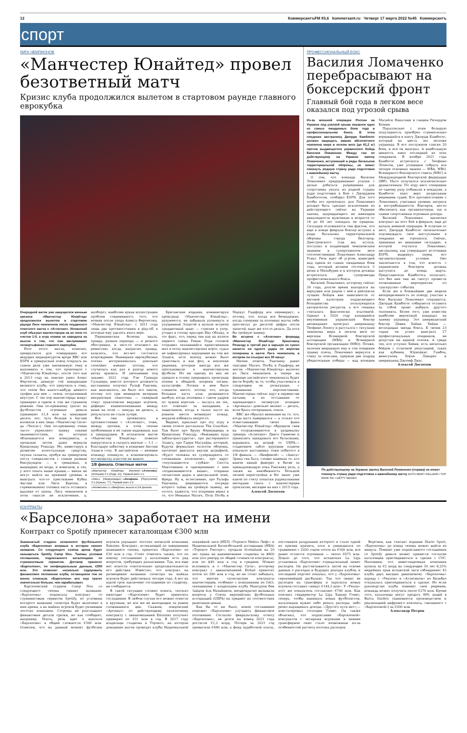12 КоммерсантъFM 93,6 kommersant.ru Четверг 17 марта 2022 №45 Коммерсантъ
спорт
ЛИГА ЧЕМПИОНОВ
«Манчестер Юнайтед» провел безответный матч
Кризис клуба продолжился вылетом в стартовом раунде главного еврокубка
Очередной виток уже кажущегося вечным кризиса «Манчестер Юнайтед» продолжился вылетом в стартовом раунде Лиги чемпионов после неудачного ответного матча с «Атлетико». Испанский клуб обыграл манчестерцев на их поле со счетом 1:0, а игра хозяев не наводила на мысли о том, что они заслуживают четвертьфинал главного еврокубка.
Итог этого матча, конечно, превратился для освещавших его ведущих медиаресурсов вроде BBC или ESPN в прекрасный повод оседлать на самом деле уже заезженную тему и напомнить о том, что произошло с «Манчестер Юнайтед», после того как в 2013 году на пенсию ушел Алекс Фергюсон, демиург той инкарнации великого клуба, что приучила к тому, что сезон без какого-нибудь ценного трофея для нее — сезон, потраченный впустую. С тех пор манчестерцы живут примерно в одном и том же странном режиме. Они по-прежнему тратят на футболистов огромные деньги (примерно £1,4 млн за минувшие десять лет, чуть больше в Англии вложили в них лишь «Манчестер Сити» да «Челси»). Они по-прежнему очень часто укрепляют заявку такими знаменитостями, на которых облизываются все конкуренты, а прошлым летом даже вернули Криштиану Роналду. Но, инвестируя в развитие колоссальные средства, скупая таланты, пробуя на тренерском посту специалистов с самым разным бэкграундом — и трендовых, и вышедших из моды, и новичков, и тех, у кого опыта выше крыши,— никак не могут выйти на прежний уровень и выиграть что-то престижнее Кубка Англии или Лиги Европы, в соревнованиях топовых часть оставаясь вдалеке от приза. Лига чемпионов в этом смысле не исключение, а, наоборот, наиболее яркая иллюстрация проблем современного, того, что возник после ухода Алекса Фергюсона, «Манчестер Юнайтед»: с 2011 года лишь два противостояния в play-off, в которых ему удалось взять верх.
Перманентная болезнь знала, правда, разные периоды — и резкого обострения, и чего-то похожего на ремиссию, когда, напрасно, правда, казалось, что вот-вот состоится возрождение. Нынешняя еврокубковая осечка воспринималась довольно спокойно именно потому, что случилась как раз в разгар нового витка кризиса. И увольнение под занавес 2021 года Уле Гуннара Сульшера, вместо которого должность наставника получил Ральф Рангник, как выяснилось, не было его пиком, потому что при немецком ветеране неприятные симптомы — скверный тонус практически ведущих игроков, дефицит взаимопонимания между ними на поле — никуда не делись, а результаты не стали лучше.
Все они проявились в противостоянии с «Атлетико», тоже, между прочим, в этом сезоне проблемным и не таким надежным, как в предыдущем. В испанском матче «Манчестер Юнайтед» повезло выкрутиться и сыграть вничью — 1:1 — благодаря забитому в концовке Антони Эланги голу. В английском — везение команду покинуло, а компенсировать его нехватку классом не вышло.
| 1/8 финала. Ответные матчи |
| «Манчестер Юнайтед» (Англия)— «Атлетико» (Испания) 0:1 (Лоди, 41). Первый матч 1:1. |
| «Аякс» (Нидерланды)— «Бенфика» (Португалия) 0:1 (Нуньес, 77). Первый матч 2:2. |
| «Атлетико» и «Бенфика» вышли в 1/4 финала. |
Британские издания, комментируя проигрыш «Манчестер Юнайтед», разумеется, не забывали упомянуть и упущенный Элангой в начале встречи грандиозный шанс — стреляя в упор, угодил в голову вратарю Яну Облаку, и тот факт, что, перед тем как на излете первого тайма Ренан Лоди головой отправил оказавшийся единственным мяч в сетку манчестерских ворот, судья не зафиксировал нарушение на том же Эланге, хотя эпизод можно было трактовать и как фол, и неплохие решения, которые иногда все же проскакивали в манчестерском футболе. Но ни одному из них не пришло в голову приравнять проигрыш хозяев к обидной, вопреки логике, катастрофе. Логики в нем было слишком много, потому что, когда большая часть атак развивается наобум, когда половина с гаком ударов по чужим воротам — заслуга не тех, кто отвечает за нападение, а защитников, когда в тылах часто на ровном месте возникает пожар, неудачи избежать непросто.
Видимо, идеально про эту игру в своем отчете рассказала The Guardian. Там было про Бруну Фернандеша и Криштиану Роналду, «бежавших куда заблагорассудится», про растерянного Элангу, про Гарри Магуайра, который, будучи формально оплотом обороны, хаотично двигался внутри штрафной, «будто тележка из супермаркета со сломанным колесиком», про вдруг «опускавшегося глубже» Скотта Мактоминея и одновременно с ним «поднимавшегося выше», создавая гигантские дыры в центральной зоне, Фреда. Ну и, естественно, про Ральфа Рангника, решившегося посреди второго тайма на тройную замену, не оттого, кажется, что искренне верил в то, что Неманья Матич, Поль Погба и Маркус Рашфорд все перевернут, а потому, что, когда все безнадежно, когда соперник за половину матча тебя просчитал до десятой цифры после запятой, надо же что-то делать. Да хотя бы тройную замену.
Во встрече с «Атлетико» форвард «Манчестер Юнайтед» Криштиану Роналду в третий раз в карьере не сумел нанести ни одного удара по воротам соперника в матче Лиги чемпионов, в котором он отыграл все 90 минут
Ничем помочь Рангнику давно скисшие Матич, Погба и Рашфорд не могли. «Манчестер Юнайтед» вылетел из Лиги чемпионов и теперь на финише английского чемпионата будет вести борьбу за то, чтобы участвовать в следующем ее розыгрыше, с туманными перспективами. Манчестерцы сейчас идут в первенстве пятыми, и их отставание от занимающего четвертую позицию «Арсенала» довольно велико — десять, если брать потерянные, очков.
BBC же обратил внимание на то, что, когда матч завершился — а только что освистывавшие своих фаны «Манчестер Юнайтед» обрушили гнев на отправлявшегося в раздевалку тренера «Атлетико» Диего Симеоне и принялись закидывать его бутылками, нарываясь на штраф от UEFA,— стадионное табло крупным планом показало наставника тоже побитого в 1/8 финала — «Бенфикой» — «Аякса» Эрика тен Хага, словно намекая то, кто нынче явный фаворит в битве за принадлежащую пока Рангнику роль, а также на неизбежность большой летней перестройки и бог знает уже какой по счету попытки радикальными методами снять с манчестерцев проклятие, висящее на них с 2013 года.
Алексей Доспехов
ПРОФЕССИОНАЛЬНЫЙ БОКС
Василия Ломаченко перебрасывают на боксерский фронт
Главный бой года в легком весе оказался под угрозой срыва
Из-за военной операции России на Украине под угрозой срыва оказался один из самых ожидаемых боев года в профессиональном боксе. В этом поединке австралиец Джордж Камбосос должен защищать звание абсолютного чемпиона мира в легком весе (до 61,2 кг) против выдающегося украинского бойца Василия Ломаченко. Между тем по действующему на Украине закону Ломаченко, вступивший в ряды батальона территориальной обороны, не может покинуть родную страну ради подготовки к важнейшему матчу.
О том, что команда Василия Ломаченко предпринимает усилия с целью добиться разрешения для спортсмена уехать из родной страны ради подготовки к бою с Джорджем Камбососом, сообщил ESPN. Для того чтобы это произошло, для Ломаченко должно быть сделано исключение из действующего сейчас на Украине закона, запрещающего не имеющим инвалидности мужчинам в возрасте от 18 до 60 лет покидать ее пределы. Ситуация осложняется тем фактом, что еще в конце февраля боксер вступил в ряды батальона территориальной обороны города Белгород-Днестровского (так же, кстати, поступил и владеющий чемпионским званием в супертяжелом весе соотечественник Ломаченко Александр Усик). Речь идет об угрозе, нависшей над одним из самых ожидаемых боев года, который должен состояться 5 июня в Мельбурне и в котором должны встретиться две суперзвезды профессионального бокса.
Василий Ломаченко, которому сейчас 34 года, долгое время находился на верхушке или рядом с ней в рейтингах лучших бойцов вне зависимости от весовой категории подавляющего большинства пользующихся авторитетом ресурсов, а его техника считалась фактически эталонной. Однако в 2020 году казавшийся неуязвимым украинский боксер неожиданно проиграл американцу Теофимо Лопесу и расстался с титулами чемпиона мира в легком весе по версиям Всемирной боксерской ассоциации (WBA) и Всемирной боксерской организации (WBO). Позже, залечив мешавшую ему в том поединке травму плеча, Ломаченко вернулся в гонку за поясами, одержав две подряд убедительные победы — над японцем Масаёси Накатами и ганцем Ричардом Комми.
Параллельно с этим большую популярность приобрел стремительно ворвавшийся в элиту Джордж Камбосос, который на шесть лет моложе украинца. В его послужном списке 20 боев, и все он выиграл. А наибольшую ценность имел последний из этих поединков. В ноябре 2021 года Камбосос встретился с Теофимо Лопесом, уже успевшим собрать все четыре основных звания — WBA, WBO, Всемирного боксерского совета (WBC) и Международной боксерской федерации (IBF). Матч получился исключительно драматичным. По ходу него соперники по одному разу побывали в нокдауне, а Камбосос взял верх раздельным решением судей. Его противостояние с Ломаченко, учитывая уровень интриги и востребованности боксеров, могло обеспечить как организаторам, так и самим спортсменам огромные доходы.
Василий Ломаченко заключил контракт на этот бой в феврале, еще до начала военной операции. В отличие от него, Джордж Камбосос окончательно подтверждать свое выступление в поединке не торопился. Сейчас, принимая во внимание ситуацию, в которой очутился Ломаченко, австралиец, как утверждают источники ESPN, выдвинул перед его организаторами условие. Оно заключается в том, что ясность с украинским боксером должна наступить до конца марта. Представители Камбососа полагают, что без нее они не смогут провести полноценные мероприятия по «раскрутке» события.
Если же в ближайшие две недели неопределенность по поводу участия в бою Василия Ломаченко сохранится, Джордж Камбосос собирается оставить за собой право выбрать другого оппонента. Более того, уже известен наиболее вероятный кандидат на замену украинцу. Это американский боксер Девин Хейни. Хейни — восходящая звезда бокса. К своим 23 годам он успел выиграть 27 профессиональных поединков, не допустив ни единой осечки. А среди тех, кто уступил Хейни, есть несколько бойцов с отличной репутацией, таких как кубинец Юриоркис Гамбоа, венесуэлец Хорхе Линарес и американец Джозеф Диас.
Алексей Доспехов
По действующему на Украине закону Василий Ломаченко (справа) не может покинуть страну ради подготовки к важнейшему матчу ФОТО MIKEY WILLIAMS / TOP RANK INC / GETTY IMAGES
КОНТРАКТЫ
«Барселона» заработает на имени
Контракт со Spotify принесет каталонцам €300 млн
Знаменитый стадион испанского футбольного клуба «Барселона» впервые в истории сменит название. Со следующего сезона арена будет называться Spotify Camp Nou. Таковы условия соглашения, подписанного каталонцами со стриминговым сервисом. Договор принесет «Барселоне», по неофициальным данным, €300 млн. Это позволит несколько оздоровить финансовое положение клуба, остающееся тем не менее сложным. «Барселона» все еще тратит значительно больше, чем зарабатывает.
Барселонский стадион Camp Nou со следующего сезона сменит название. «Барселона» подписала контракт со стриминговым сервисом Spotify, по условиям которого название спонсора будет включено в имя арены, а на майках игроков будет размещен логотип компании. Стороны не разглашают финансовые детали сделки, но как сообщает, например, Marca, речь идет о выплате «Барселоне» в общей сложности €300 млн. Отметим, что на данный момент футболки игроков украшает логотип японской компании Rakuten. Контракт, истекающий по завершении нынешнего сезона, приносил «Барселоне» по €30 млн в год. Стоит отметить также, что по новому соглашению у каталонцев есть ряд вопросов, требующих разъяснения. Так, все еще нет ясности относительно продолжительности его действия. Известно, что контракт на размещение названия спонсора на майках игроков будет действовать четыре года. А вот на какой срок заключено соглашение по стадиону, не сообщается.
В такой ситуации сложно понять, сколько ежегодно «Барселоне» будет приносить соглашение. В любом случае его можно отнести к крупным, но все же не выходящим за рамки сложившихся цен. Скажем, лондонский «Арсенал» по действующему пятилетнему контракту с авиакомпанией Emirates получает примерно по £51 млн в год. В 2017 году владельцы стадиона в Торонто, на котором домашние матчи проводят клубы Национальной хоккейной лиги (НХЛ) «Торонто Мейпл Лифс» и Национальной баскетбольной ассоциации (НБА) «Торонто Рэпторс», продали Scotiabank на 20 лет права на наименование стадиона за $800 млн (это рекорд по общей стоимости контракта), или по $40 млн в год в среднем. Можно вспомнить и о «Манчестер Сити», которому контракт с авиакомпанией Etihad приносит почти по £80 млн в год, но не стоит забывать, что многие спонсорские контракты манчестерцев, особенно с компаниями из ОАЭ, связанными с владельцем клуба Мансуром бен Зайдом Аль Нахайяном, неоднократно вызывали вопросы у Союза европейских футбольных ассоциаций (UEFA) на предмет их соответствия рыночным ценам.
Как бы то ни было, новое соглашение поможет «Барселоне» улучшить финансовое положение. Согласно февральскому отчету «Барселоны», ее долги на конец 2021 года достигли €1,2 млрд. Потери за 2021 год превысили €480 млн, а фонд заработной платы, постоянное раздувание которого и стало одной из причин кризиса, хотя и уменьшился по сравнению с 2020 годом почти на €160 млн, все равно остается огромным — около €675 млн. Дошло до того, что испанская La Liga установила «Барселоне» отрицательный лимит расходов. Он рассчитывается лигой на основе данных о расходах и будущих доходах клубов, и последний подсчет показал, что у «Барселоны» серьезнейший дисбаланс. Так что лимит ее расходов на трансферы и зарплаты новых игроков составил «минус €144,5 млн». У «Реала» этот же показатель составляет €740 млн. Как пояснил гендиректор La Liga Хавьер Гомес, теперь, чтобы нанимать новых футболистов, каталонцам нужно либо резать расходы, либо резко наращивать доходы. «Другого пути нет»,— констатировал господин Гомес. Он также объяснил, что подписание «Барселоной» контрактов с четырьмя игроками в зимнее трансферное окно стало возможным из-за особенностей расчета потолка расходов.
Впрочем, как считает издание Diario Sport, «Барселона» до конца сезона может выйти из минуса. Помимо уже подписанного соглашения со Spotify деньги может принести согласие каталонцев присоединиться к сделке с CVC. Напомним, что инвестиционная компания купила за €2 млрд на следующие 50 лет 8,25% медийных прав испанской лиги (объединяет 42 клуба двух высших дивизионов). «Барселона» наряду с «Реалом» и «Атлетиком» из Бильбао отказалась присоединиться к сделке. Но если руководство клуба изменит свое решение, команда может получить около €270 млн. Кроме того, каталонцы могут продать 49% акций в Barca Studios (занимается производством и реализацией цифрового контента, связанного с «Барселоной») за €300 млн.
Александр Петров